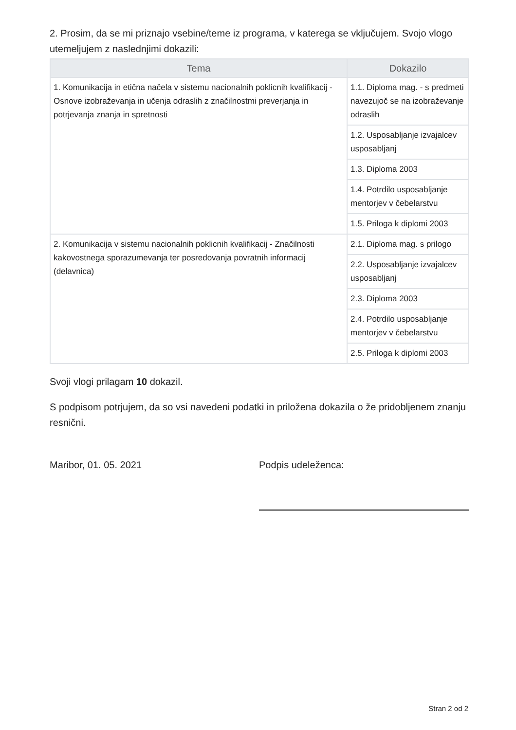2. Prosim, da se mi priznajo vsebine/teme iz programa, v katerega se vključujem. Svojo vlogo utemeljujem z naslednjimi dokazili:
| Tema | Dokazilo |
| --- | --- |
| 1. Komunikacija in etična načela v sistemu nacionalnih poklicnih kvalifikacij - Osnove izobraževanja in učenja odraslih z značilnostmi preverjanja in potrjevanja znanja in spretnosti | 1.1. Diploma mag. - s predmeti navezujoč se na izobraževanje odraslih |
| | 1.2. Usposabljanje izvajalcev usposabljanj |
| | 1.3. Diploma 2003 |
| | 1.4. Potrdilo usposabljanje mentorjev v čebelarstvu |
| | 1.5. Priloga k diplomi 2003 |
| 2. Komunikacija v sistemu nacionalnih poklicnih kvalifikacij - Značilnosti kakovostnega sporazumevanja ter posredovanja povratnih informacij (delavnica) | 2.1. Diploma mag. s prilogo |
| | 2.2. Usposabljanje izvajalcev usposabljanj |
| | 2.3. Diploma 2003 |
| | 2.4. Potrdilo usposabljanje mentorjev v čebelarstvu |
| | 2.5. Priloga k diplomi 2003 |
Svoji vlogi prilagam 10 dokazil.
S podpisom potrjujem, da so vsi navedeni podatki in priložena dokazila o že pridobljenem znanju resnični.
Maribor, 01. 05. 2021 Podpis udeleženca:
Stran 2 od 2